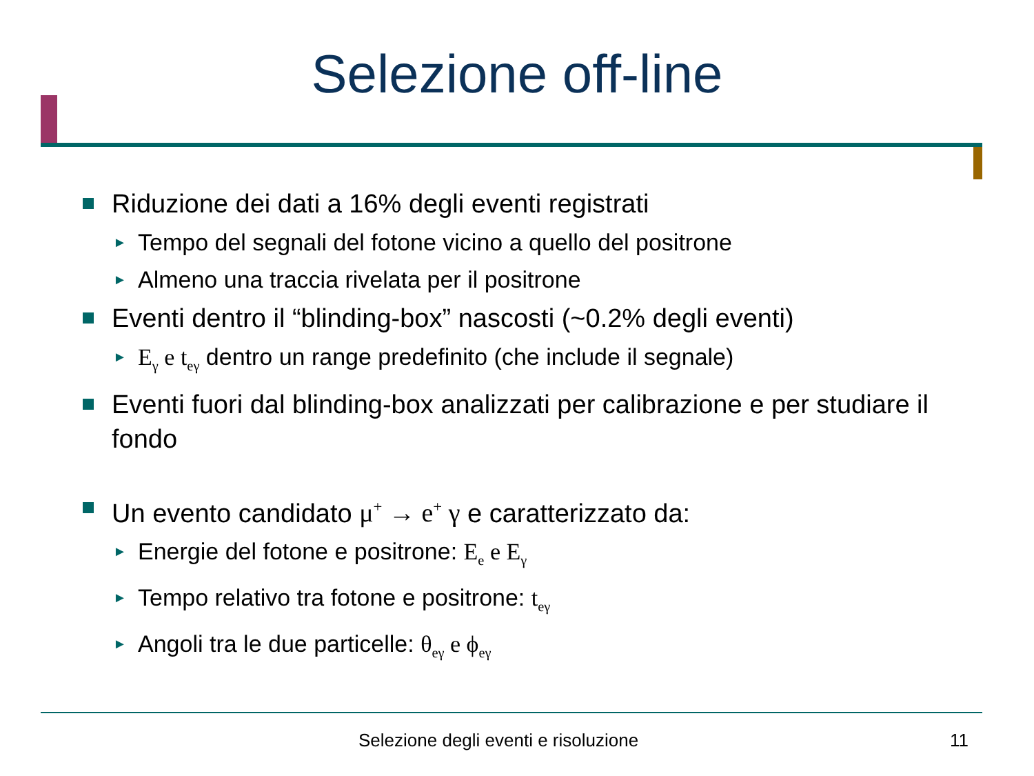Selezione off-line
Riduzione dei dati a 16% degli eventi registrati
► Tempo del segnali del fotone vicino a quello del positrone
► Almeno una traccia rivelata per il positrone
Eventi dentro il “blinding-box” nascosti (~0.2% degli eventi)
► E<sub>γ</sub> e t<sub>eγ</sub> dentro un range predefinito (che include il segnale)
Eventi fuori dal blinding-box analizzati per calibrazione e per studiare il fondo
Un evento candidato μ<sup>+</sup> → e<sup>+</sup> γ e caratterizzato da:
► Energie del fotone e positrone: E<sub>e</sub> e E<sub>γ</sub>
► Tempo relativo tra fotone e positrone: t<sub>eγ</sub>
► Angoli tra le due particelle: θ<sub>eγ</sub> e ϕ<sub>eγ</sub>
Selezione degli eventi e risoluzione
11